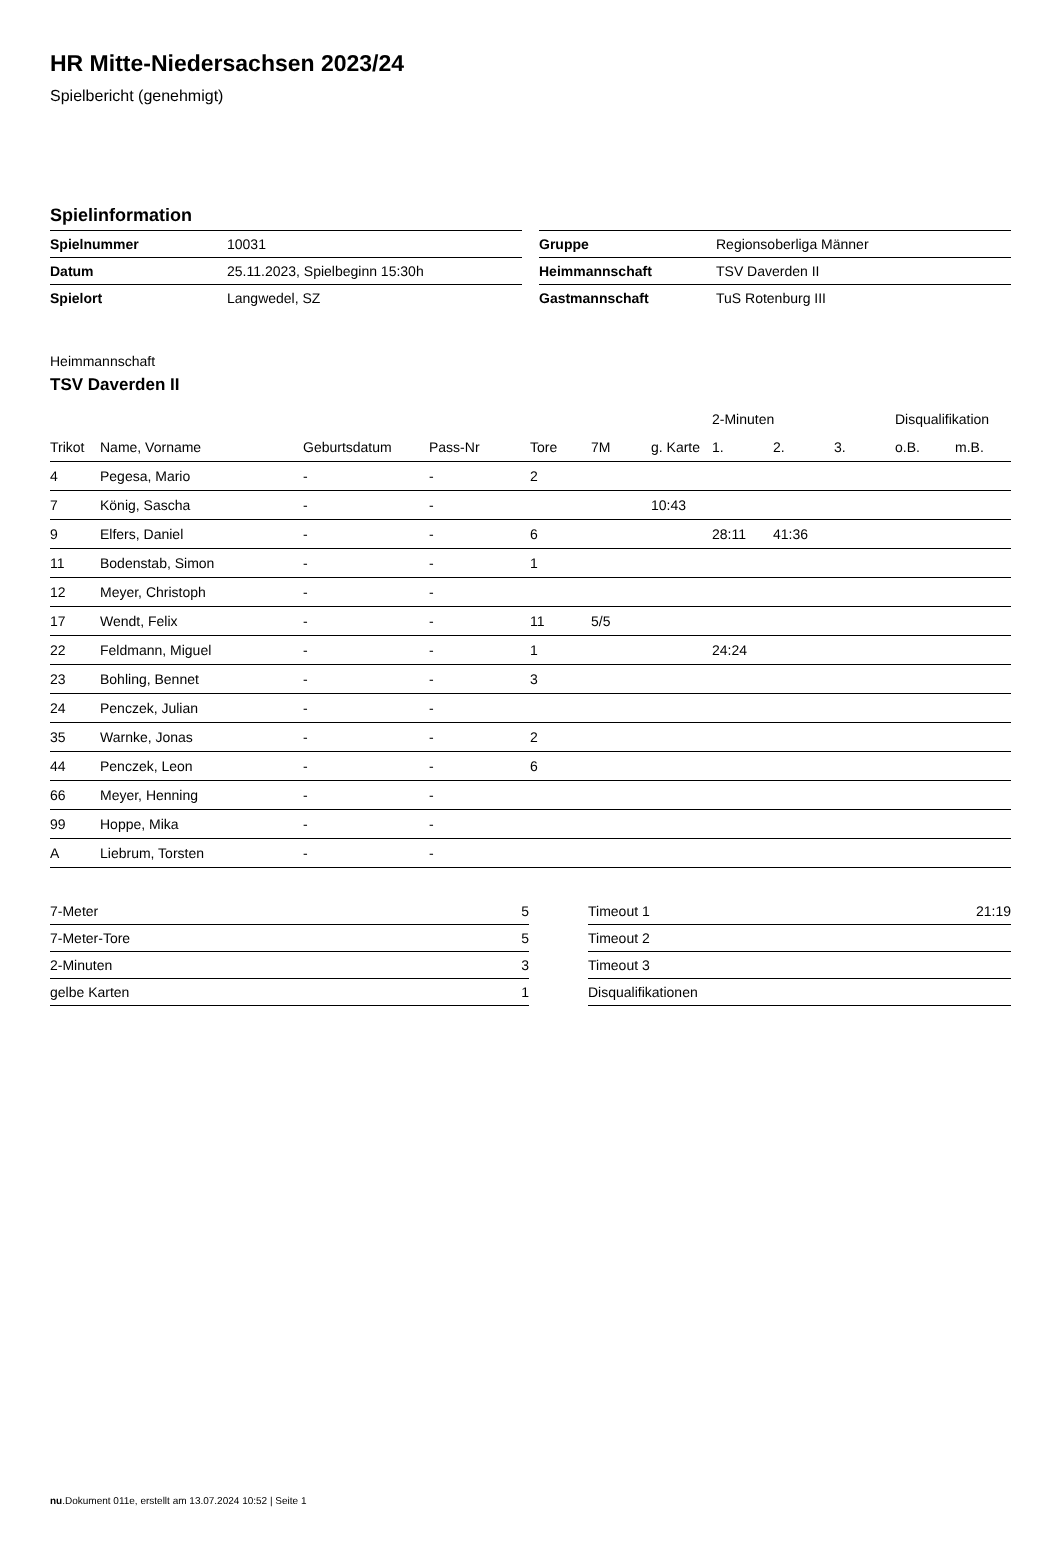HR Mitte-Niedersachsen 2023/24
Spielbericht (genehmigt)
Spielinformation
| Spielnummer | 10031 |
| Datum | 25.11.2023, Spielbeginn 15:30h |
| Spielort | Langwedel, SZ |
| Gruppe | Regionsoberliga Männer |
| Heimmannschaft | TSV Daverden II |
| Gastmannschaft | TuS Rotenburg III |
Heimmannschaft
TSV Daverden II
| | | | | | | | 2-Minuten | | | Disqualifikation | |
| --- | --- | --- | --- | --- | --- | --- | --- | --- | --- | --- | --- |
| Trikot | Name, Vorname | Geburtsdatum | Pass-Nr | Tore | 7M | g. Karte | 1. | 2. | 3. | o.B. | m.B. |
| 4 | Pegesa, Mario | - | - | 2 | | | | | | | |
| 7 | König, Sascha | - | - | | | 10:43 | | | | | |
| 9 | Elfers, Daniel | - | - | 6 | | | 28:11 | 41:36 | | | |
| 11 | Bodenstab, Simon | - | - | 1 | | | | | | | |
| 12 | Meyer, Christoph | - | - | | | | | | | | |
| 17 | Wendt, Felix | - | - | 11 | 5/5 | | | | | | |
| 22 | Feldmann, Miguel | - | - | 1 | | | 24:24 | | | | |
| 23 | Bohling, Bennet | - | - | 3 | | | | | | | |
| 24 | Penczek, Julian | - | - | | | | | | | | |
| 35 | Warnke, Jonas | - | - | 2 | | | | | | | |
| 44 | Penczek, Leon | - | - | 6 | | | | | | | |
| 66 | Meyer, Henning | - | - | | | | | | | | |
| 99 | Hoppe, Mika | - | - | | | | | | | | |
| A | Liebrum, Torsten | - | - | | | | | | | | |
| 7-Meter | 5 |
| 7-Meter-Tore | 5 |
| 2-Minuten | 3 |
| gelbe Karten | 1 |
| Timeout 1 | 21:19 |
| Timeout 2 | |
| Timeout 3 | |
| Disqualifikationen | |
nu.Dokument 011e, erstellt am 13.07.2024 10:52 | Seite 1